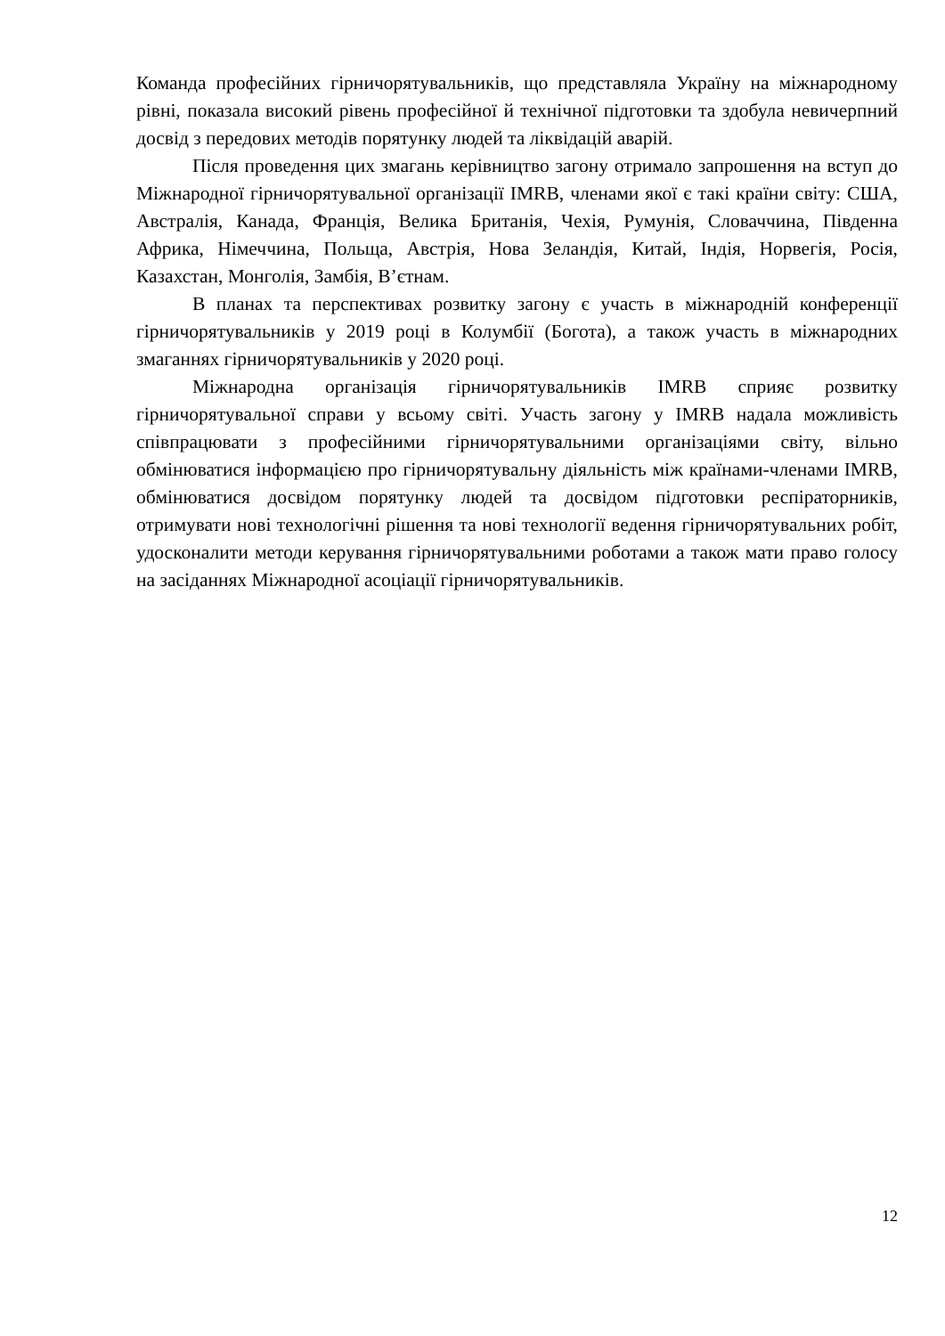Команда професійних гірничорятувальників, що представляла Україну на міжнародному рівні, показала високий рівень професійної й технічної підготовки та здобула невичерпний досвід з передових методів порятунку людей та ліквідацій аварій.
Після проведення цих змагань керівництво загону отримало запрошення на вступ до Міжнародної гірничорятувальної організації IMRB, членами якої є такі країни світу: США, Австралія, Канада, Франція, Велика Британія, Чехія, Румунія, Словаччина, Південна Африка, Німеччина, Польща, Австрія, Нова Зеландія, Китай, Індія, Норвегія, Росія, Казахстан, Монголія, Замбія, В’єтнам.
В планах та перспективах розвитку загону є участь в міжнародній конференції гірничорятувальників у 2019 році в Колумбії (Богота), а також участь в міжнародних змаганнях гірничорятувальників у 2020 році.
Міжнародна організація гірничорятувальників IMRB сприяє розвитку гірничорятувальної справи у всьому світі. Участь загону у IMRB надала можливість співпрацювати з професійними гірничорятувальними організаціями світу, вільно обмінюватися інформацією про гірничорятувальну діяльність між країнами-членами IMRB, обмінюватися досвідом порятунку людей та досвідом підготовки респіраторників, отримувати нові технологічні рішення та нові технології ведення гірничорятувальних робіт, удосконалити методи керування гірничорятувальними роботами а також мати право голосу на засіданнях Міжнародної асоціації гірничорятувальників.
12